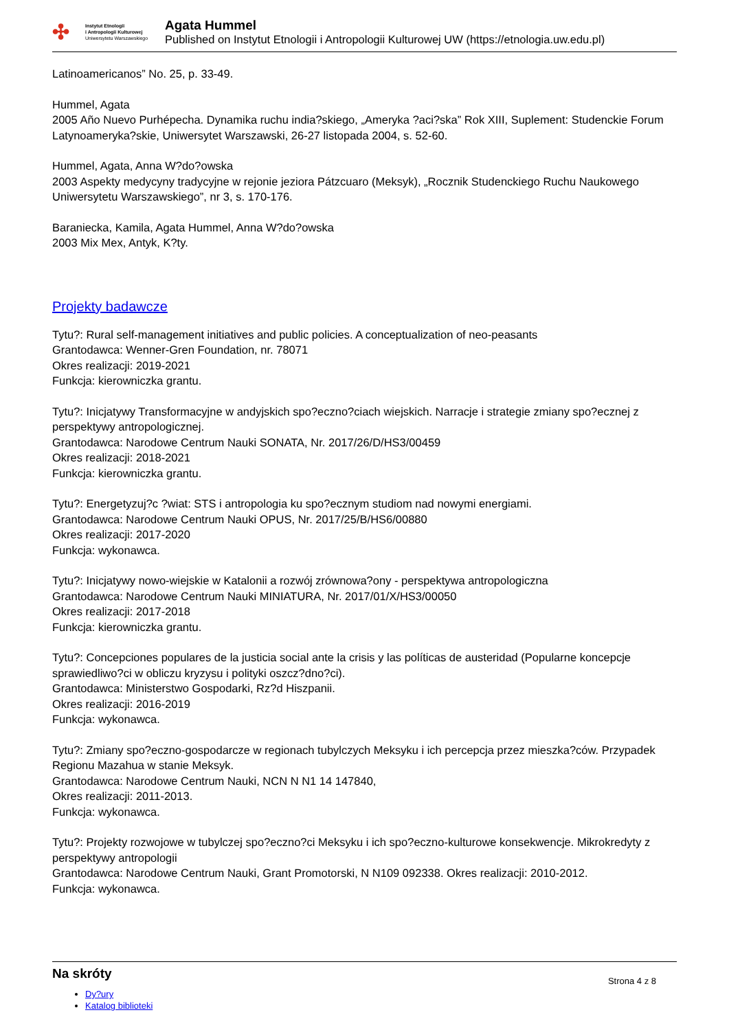✣
Instytut Etnologii
i Antropologii Kulturowej
Uniwersytetu Warszawskiego
Agata Hummel
Published on Instytut Etnologii i Antropologii Kulturowej UW (https://etnologia.uw.edu.pl)
Latinoamericanos” No. 25, p. 33-49.
Hummel, Agata
2005 Año Nuevo Purhépecha. Dynamika ruchu india?skiego, „Ameryka ?aci?ska” Rok XIII, Suplement: Studenckie Forum Latynoameryka?skie, Uniwersytet Warszawski, 26-27 listopada 2004, s. 52-60.
Hummel, Agata, Anna W?do?owska
2003 Aspekty medycyny tradycyjne w rejonie jeziora Pátzcuaro (Meksyk), „Rocznik Studenckiego Ruchu Naukowego Uniwersytetu Warszawskiego”, nr 3, s. 170-176.
Baraniecka, Kamila, Agata Hummel, Anna W?do?owska
2003 Mix Mex, Antyk, K?ty.
Projekty badawcze
Tytu?: Rural self-management initiatives and public policies. A conceptualization of neo-peasants
Grantodawca: Wenner-Gren Foundation, nr. 78071
Okres realizacji: 2019-2021
Funkcja: kierowniczka grantu.
Tytu?: Inicjatywy Transformacyjne w andyjskich spo?eczno?ciach wiejskich. Narracje i strategie zmiany spo?ecznej z perspektywy antropologicznej.
Grantodawca: Narodowe Centrum Nauki SONATA, Nr. 2017/26/D/HS3/00459
Okres realizacji: 2018-2021
Funkcja: kierowniczka grantu.
Tytu?: Energetyzuj?c ?wiat: STS i antropologia ku spo?ecznym studiom nad nowymi energiami.
Grantodawca: Narodowe Centrum Nauki OPUS, Nr. 2017/25/B/HS6/00880
Okres realizacji: 2017-2020
Funkcja: wykonawca.
Tytu?: Inicjatywy nowo-wiejskie w Katalonii a rozwój zrównowa?ony - perspektywa antropologiczna
Grantodawca: Narodowe Centrum Nauki MINIATURA, Nr. 2017/01/X/HS3/00050
Okres realizacji: 2017-2018
Funkcja: kierowniczka grantu.
Tytu?: Concepciones populares de la justicia social ante la crisis y las políticas de austeridad (Popularne koncepcje sprawiedliwo?ci w obliczu kryzysu i polityki oszcz?dno?ci).
Grantodawca: Ministerstwo Gospodarki, Rz?d Hiszpanii.
Okres realizacji: 2016-2019
Funkcja: wykonawca.
Tytu?: Zmiany spo?eczno-gospodarcze w regionach tubylczych Meksyku i ich percepcja przez mieszka?ców. Przypadek Regionu Mazahua w stanie Meksyk.
Grantodawca: Narodowe Centrum Nauki, NCN N N1 14 147840,
Okres realizacji: 2011-2013.
Funkcja: wykonawca.
Tytu?: Projekty rozwojowe w tubylczej spo?eczno?ci Meksyku i ich spo?eczno-kulturowe konsekwencje. Mikrokredyty z perspektywy antropologii
Grantodawca: Narodowe Centrum Nauki, Grant Promotorski, N N109 092338. Okres realizacji: 2010-2012.
Funkcja: wykonawca.
Na skróty
Dy?ury
Katalog biblioteki
Strona 4 z 8